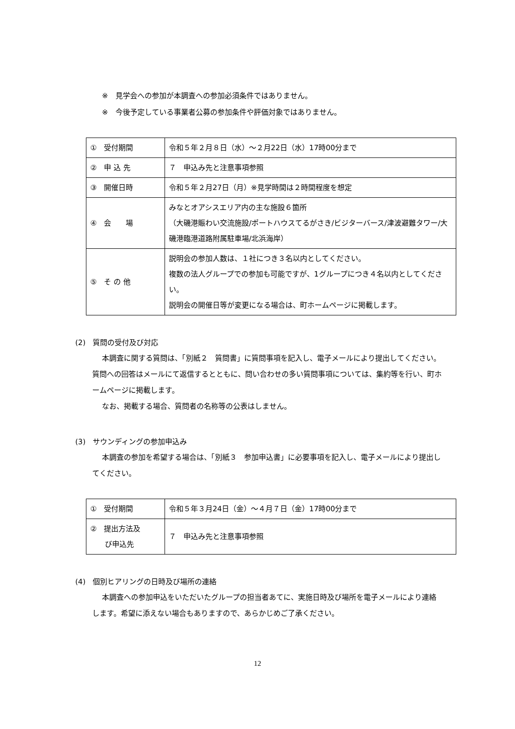※　見学会への参加が本調査への参加必須条件ではありません。
※　今後予定している事業者公募の参加条件や評価対象ではありません。
| ① 受付期間 | 令和５年２月８日（水）～２月22日（水）17時00分まで |
| ② 申 込 先 | ７ 申込み先と注意事項参照 |
| ③ 開催日時 | 令和５年２月27日（月）※見学時間は２時間程度を想定 |
| ④ 会 場 | みなとオアシスエリア内の主な施設６箇所 （大磯港賑わい交流施設/ポートハウスてるがさき/ビジターバース/津波避難タワー/大磯港臨港道路附属駐車場/北浜海岸） |
| ⑤ そ の 他 | 説明会の参加人数は、１社につき３名以内としてください。 複数の法人グループでの参加も可能ですが、1グループにつき４名以内としてください。 説明会の開催日等が変更になる場合は、町ホームページに掲載します。 |
(2)　質問の受付及び対応
本調査に関する質問は、「別紙２　質問書」に質問事項を記入し、電子メールにより提出してください。質問への回答はメールにて返信するとともに、問い合わせの多い質問事項については、集約等を行い、町ホームページに掲載します。
なお、掲載する場合、質問者の名称等の公表はしません。
(3)　サウンディングの参加申込み
本調査の参加を希望する場合は、「別紙３　参加申込書」に必要事項を記入し、電子メールにより提出してください。
| ① 受付期間 | 令和５年３月24日（金）～４月７日（金）17時00分まで |
| ② 提出方法及 び申込先 | ７ 申込み先と注意事項参照 |
(4)　個別ヒアリングの日時及び場所の連絡
本調査への参加申込をいただいたグループの担当者あてに、実施日時及び場所を電子メールにより連絡します。希望に添えない場合もありますので、あらかじめご了承ください。
12